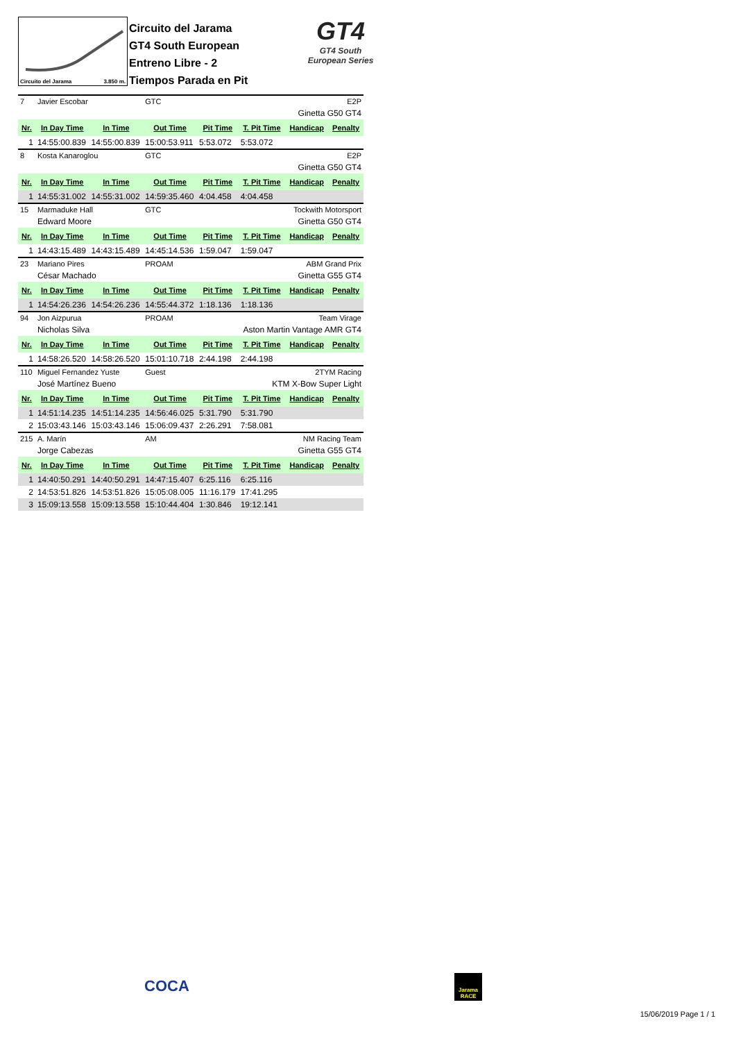Circuito del Jarama 3.850 m.
Circuito del Jarama
GT4 South European
Entreno Libre - 2
Tiempos Parada en Pit
GT4
GT4 South
European Series
| 7 | Javier Escobar | | GTC | | E2P | | |
| | | | | | | Ginetta G50 GT4 | |
| Nr. | In Day Time | In Time | Out Time | Pit Time | T. Pit Time | Handicap | Penalty |
| 1 | 14:55:00.839 | 14:55:00.839 | 15:00:53.911 | 5:53.072 | 5:53.072 | | |
| 8 | Kosta Kanaroglou | | GTC | | E2P | | |
| | | | | | | Ginetta G50 GT4 | |
| Nr. | In Day Time | In Time | Out Time | Pit Time | T. Pit Time | Handicap | Penalty |
| 1 | 14:55:31.002 | 14:55:31.002 | 14:59:35.460 | 4:04.458 | 4:04.458 | | |
| 15 | Marmaduke Hall | | GTC | | Tockwith Motorsport | | |
| | Edward Moore | | | | | Ginetta G50 GT4 | |
| Nr. | In Day Time | In Time | Out Time | Pit Time | T. Pit Time | Handicap | Penalty |
| 1 | 14:43:15.489 | 14:43:15.489 | 14:45:14.536 | 1:59.047 | 1:59.047 | | |
| 23 | Mariano Pires | | PROAM | | ABM Grand Prix | | |
| | César Machado | | | | | Ginetta G55 GT4 | |
| Nr. | In Day Time | In Time | Out Time | Pit Time | T. Pit Time | Handicap | Penalty |
| 1 | 14:54:26.236 | 14:54:26.236 | 14:55:44.372 | 1:18.136 | 1:18.136 | | |
| 94 | Jon Aizpurua | | PROAM | | Team Virage | | |
| | Nicholas Silva | | | | Aston Martin Vantage AMR GT4 | | |
| Nr. | In Day Time | In Time | Out Time | Pit Time | T. Pit Time | Handicap | Penalty |
| 1 | 14:58:26.520 | 14:58:26.520 | 15:01:10.718 | 2:44.198 | 2:44.198 | | |
| 110 | Miguel Fernandez Yuste | | Guest | | 2TYM Racing | | |
| | José Martínez Bueno | | | | KTM X-Bow Super Light | | |
| Nr. | In Day Time | In Time | Out Time | Pit Time | T. Pit Time | Handicap | Penalty |
| 1 | 14:51:14.235 | 14:51:14.235 | 14:56:46.025 | 5:31.790 | 5:31.790 | | |
| 2 | 15:03:43.146 | 15:03:43.146 | 15:06:09.437 | 2:26.291 | 7:58.081 | | |
| 215 | A. Marín | | AM | | NM Racing Team | | |
| | Jorge Cabezas | | | | | Ginetta G55 GT4 | |
| Nr. | In Day Time | In Time | Out Time | Pit Time | T. Pit Time | Handicap | Penalty |
| 1 | 14:40:50.291 | 14:40:50.291 | 14:47:15.407 | 6:25.116 | 6:25.116 | | |
| 2 | 14:53:51.826 | 14:53:51.826 | 15:05:08.005 | 11:16.179 | 17:41.295 | | |
| 3 | 15:09:13.558 | 15:09:13.558 | 15:10:44.404 | 1:30.846 | 19:12.141 | | |
COCA
Jarama RACE
15/06/2019 Page 1 / 1